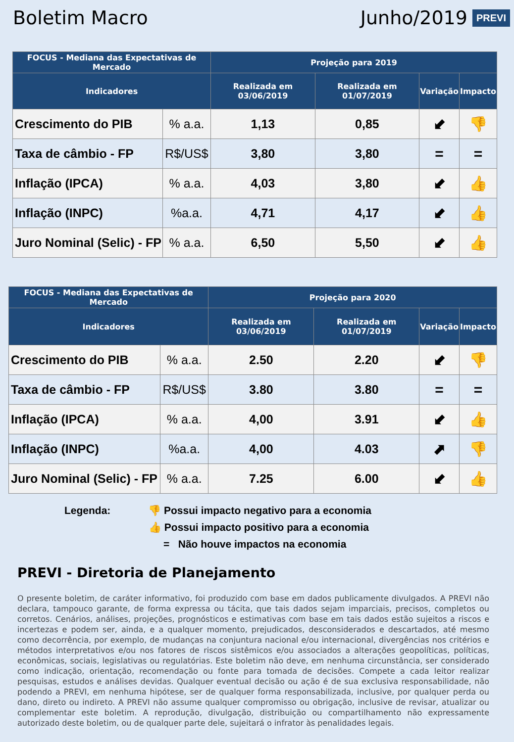Boletim Macro
Junho/2019
PREVI
| FOCUS - Mediana das Expectativas de Mercado | | Projeção para 2019 | | | |
| --- | --- | --- | --- | --- | --- |
| Indicadores | | Realizada em 03/06/2019 | Realizada em 01/07/2019 | Variação | Impacto |
| Crescimento do PIB | % a.a. | 1,13 | 0,85 | ⬋ | 👎 |
| Taxa de câmbio - FP | R$/US$ | 3,80 | 3,80 | = | = |
| Inflação (IPCA) | % a.a. | 4,03 | 3,80 | ⬋ | 👍 |
| Inflação (INPC) | %a.a. | 4,71 | 4,17 | ⬋ | 👍 |
| Juro Nominal (Selic) - FP | % a.a. | 6,50 | 5,50 | ⬋ | 👍 |
| FOCUS - Mediana das Expectativas de Mercado | | Projeção para 2020 | | | |
| --- | --- | --- | --- | --- | --- |
| Indicadores | | Realizada em 03/06/2019 | Realizada em 01/07/2019 | Variação | Impacto |
| Crescimento do PIB | % a.a. | 2.50 | 2.20 | ⬋ | 👎 |
| Taxa de câmbio - FP | R$/US$ | 3.80 | 3.80 | = | = |
| Inflação (IPCA) | % a.a. | 4,00 | 3.91 | ⬋ | 👍 |
| Inflação (INPC) | %a.a. | 4,00 | 4.03 | ⬈ | 👎 |
| Juro Nominal (Selic) - FP | % a.a. | 7.25 | 6.00 | ⬋ | 👍 |
Legenda: 👎 Possui impacto negativo para a economia
👍 Possui impacto positivo para a economia
= Não houve impactos na economia
PREVI - Diretoria de Planejamento
O presente boletim, de caráter informativo, foi produzido com base em dados publicamente divulgados. A PREVI não declara, tampouco garante, de forma expressa ou tácita, que tais dados sejam imparciais, precisos, completos ou corretos. Cenários, análises, projeções, prognósticos e estimativas com base em tais dados estão sujeitos a riscos e incertezas e podem ser, ainda, e a qualquer momento, prejudicados, desconsiderados e descartados, até mesmo como decorrência, por exemplo, de mudanças na conjuntura nacional e/ou internacional, divergências nos critérios e métodos interpretativos e/ou nos fatores de riscos sistêmicos e/ou associados a alterações geopolíticas, políticas, econômicas, sociais, legislativas ou regulatórias. Este boletim não deve, em nenhuma circunstância, ser considerado como indicação, orientação, recomendação ou fonte para tomada de decisões. Compete a cada leitor realizar pesquisas, estudos e análises devidas. Qualquer eventual decisão ou ação é de sua exclusiva responsabilidade, não podendo a PREVI, em nenhuma hipótese, ser de qualquer forma responsabilizada, inclusive, por qualquer perda ou dano, direto ou indireto. A PREVI não assume qualquer compromisso ou obrigação, inclusive de revisar, atualizar ou complementar este boletim. A reprodução, divulgação, distribuição ou compartilhamento não expressamente autorizado deste boletim, ou de qualquer parte dele, sujeitará o infrator às penalidades legais.